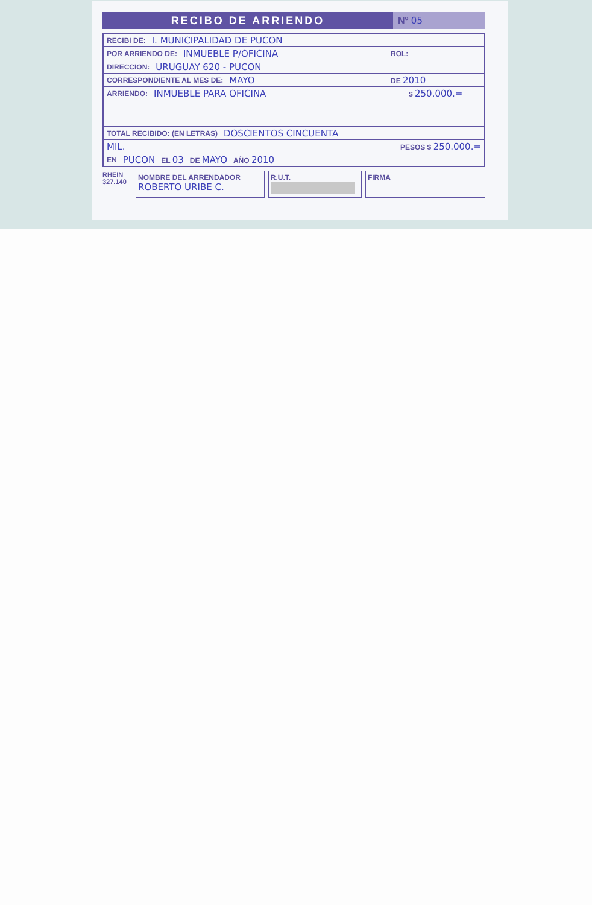RECIBO DE ARRIENDO Nº 05
RECIBI DE: I. MUNICIPALIDAD DE PUCON
POR ARRIENDO DE: INMUEBLE P/OFICINA ROL:
DIRECCION: URUGUAY 620 - PUCON
CORRESPONDIENTE AL MES DE: MAYO DE 2010
ARRIENDO: INMUEBLE PARA OFICINA $ 250.000.=
TOTAL RECIBIDO: (EN LETRAS) DOSCIENTOS CINCUENTA
MIL. PESOS $ 250.000.=
EN PUCON EL 03 DE MAYO AÑO 2010
RHEIN
327.140
NOMBRE DEL ARRENDADOR
ROBERTO URIBE C.
R.U.T.
FIRMA